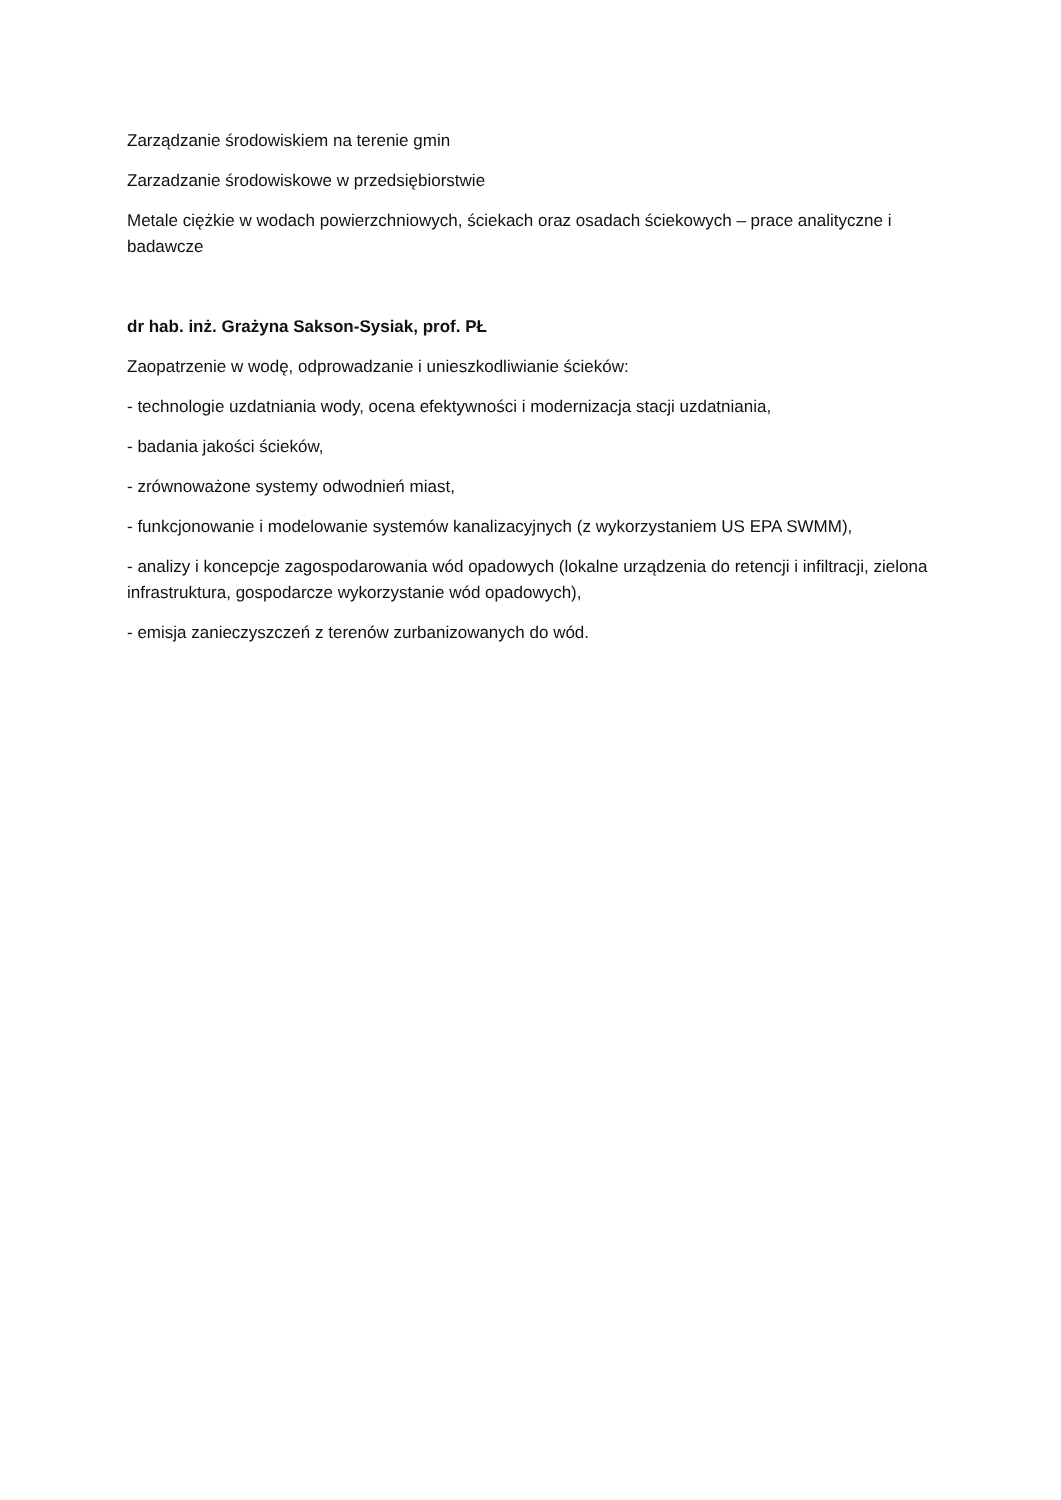Zarządzanie środowiskiem na terenie gmin
Zarzadzanie środowiskowe w przedsiębiorstwie
Metale ciężkie w wodach powierzchniowych, ściekach oraz osadach ściekowych – prace analityczne i badawcze
dr hab. inż. Grażyna Sakson-Sysiak, prof. PŁ
Zaopatrzenie w wodę, odprowadzanie i unieszkodliwianie ścieków:
- technologie uzdatniania wody, ocena efektywności i modernizacja stacji uzdatniania,
- badania jakości ścieków,
- zrównoważone systemy odwodnień miast,
- funkcjonowanie i modelowanie systemów kanalizacyjnych (z wykorzystaniem US EPA SWMM),
- analizy i koncepcje zagospodarowania wód opadowych (lokalne urządzenia do retencji i infiltracji, zielona infrastruktura, gospodarcze wykorzystanie wód opadowych),
- emisja zanieczyszczeń z terenów zurbanizowanych do wód.